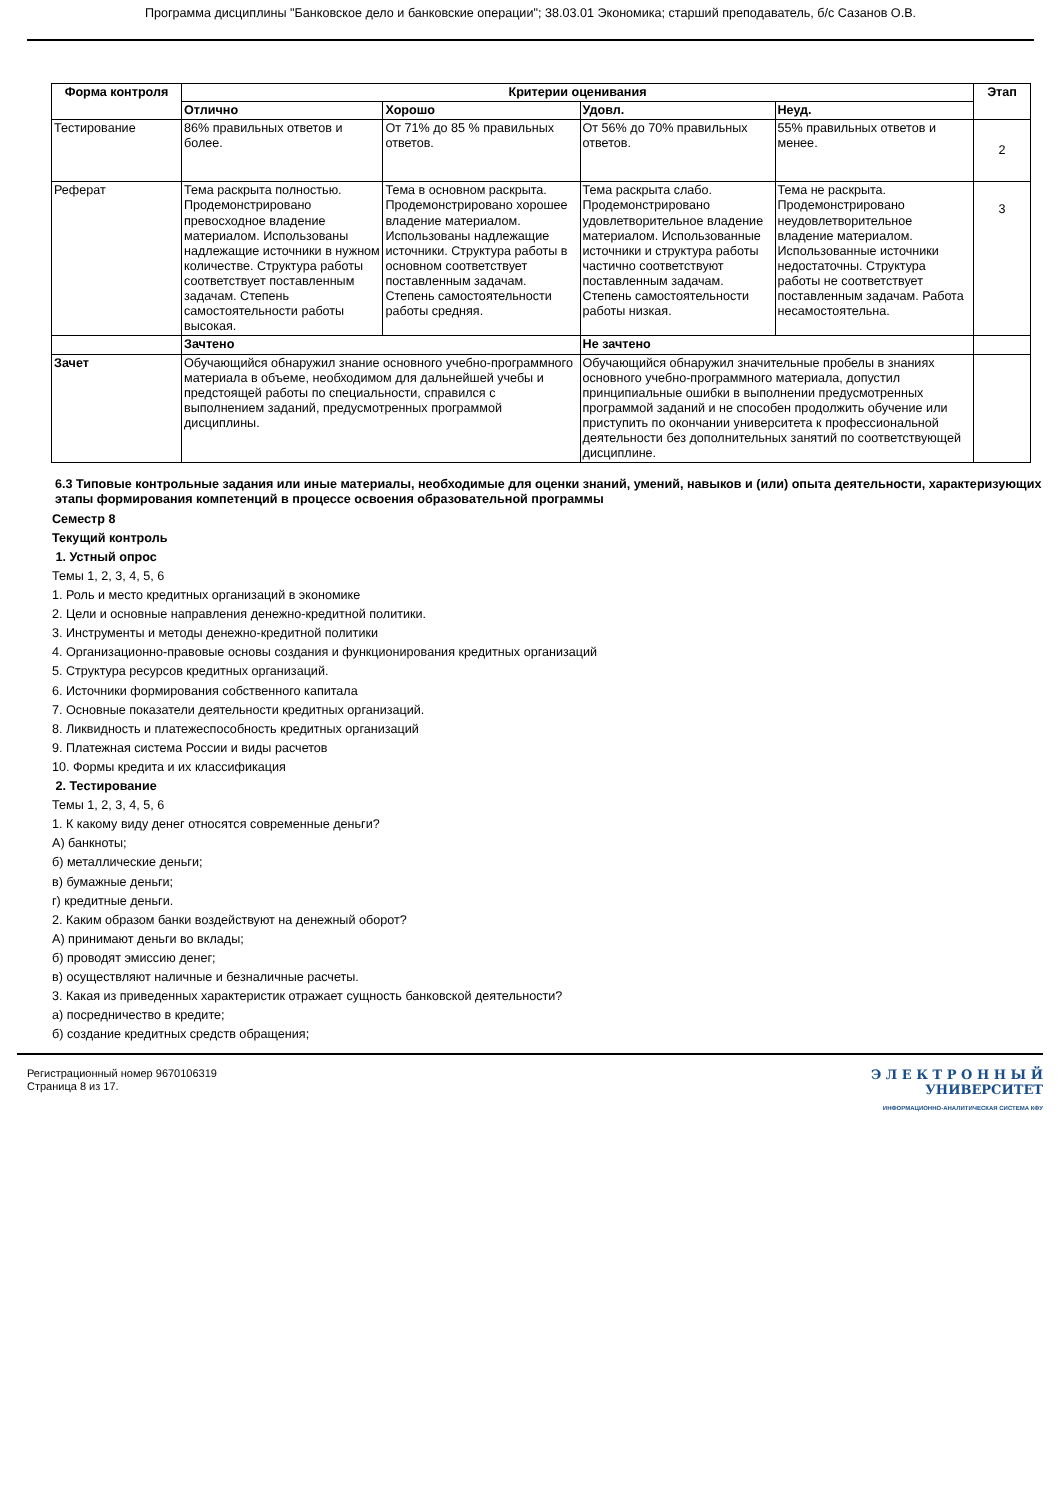Программа дисциплины "Банковское дело и банковские операции"; 38.03.01 Экономика; старший преподаватель, б/с Сазанов О.В.
| Форма контроля | Критерии оценивания | | | | Этап |
| --- | --- | --- | --- | --- | --- |
| | Отлично | Хорошо | Удовл. | Неуд. | |
| Тестирование | 86% правильных ответов и более. | От 71% до 85 % правильных ответов. | От 56% до 70% правильных ответов. | 55% правильных ответов и менее. | 2 |
| Реферат | Тема раскрыта полностью. Продемонстрировано превосходное владение материалом. Использованы надлежащие источники в нужном количестве. Структура работы соответствует поставленным задачам. Степень самостоятельности работы высокая. | Тема в основном раскрыта. Продемонстрировано хорошее владение материалом. Использованы надлежащие источники. Структура работы в основном соответствует поставленным задачам. Степень самостоятельности работы средняя. | Тема раскрыта слабо. Продемонстрировано удовлетворительное владение материалом. Использованные источники и структура работы частично соответствуют поставленным задачам. Степень самостоятельности работы низкая. | Тема не раскрыта. Продемонстрировано неудовлетворительное владение материалом. Использованные источники недостаточны. Структура работы не соответствует поставленным задачам. Работа несамостоятельна. | 3 |
| | Зачтено | | Не зачтено | | |
| Зачет | Обучающийся обнаружил знание основного учебно-программного материала в объеме, необходимом для дальнейшей учебы и предстоящей работы по специальности, справился с выполнением заданий, предусмотренных программой дисциплины. | | Обучающийся обнаружил значительные пробелы в знаниях основного учебно-программного материала, допустил принципиальные ошибки в выполнении предусмотренных программой заданий и не способен продолжить обучение или приступить по окончании университета к профессиональной деятельности без дополнительных занятий по соответствующей дисциплине. | | |
6.3 Типовые контрольные задания или иные материалы, необходимые для оценки знаний, умений, навыков и (или) опыта деятельности, характеризующих этапы формирования компетенций в процессе освоения образовательной программы
Семестр 8
Текущий контроль
1. Устный опрос
Темы 1, 2, 3, 4, 5, 6
1. Роль и место кредитных организаций в экономике
2. Цели и основные направления денежно-кредитной политики.
3. Инструменты и методы денежно-кредитной политики
4. Организационно-правовые основы создания и функционирования кредитных организаций
5. Структура ресурсов кредитных организаций.
6. Источники формирования собственного капитала
7. Основные показатели деятельности кредитных организаций.
8. Ликвидность и платежеспособность кредитных организаций
9. Платежная система России и виды расчетов
10. Формы кредита и их классификация
2. Тестирование
Темы 1, 2, 3, 4, 5, 6
1. К какому виду денег относятся современные деньги?
А) банкноты;
б) металлические деньги;
в) бумажные деньги;
г) кредитные деньги.
2. Каким образом банки воздействуют на денежный оборот?
А) принимают деньги во вклады;
б) проводят эмиссию денег;
в) осуществляют наличные и безналичные расчеты.
3. Какая из приведенных характеристик отражает сущность банковской деятельности?
а) посредничество в кредите;
б) создание кредитных средств обращения;
Регистрационный номер 9670106319
Страница 8 из 17.
Э Л Е К Т Р О Н Н Ы Й
УНИВЕРСИТЕТ
ИНФОРМАЦИОННО-АНАЛИТИЧЕСКАЯ СИСТЕМА КФУ